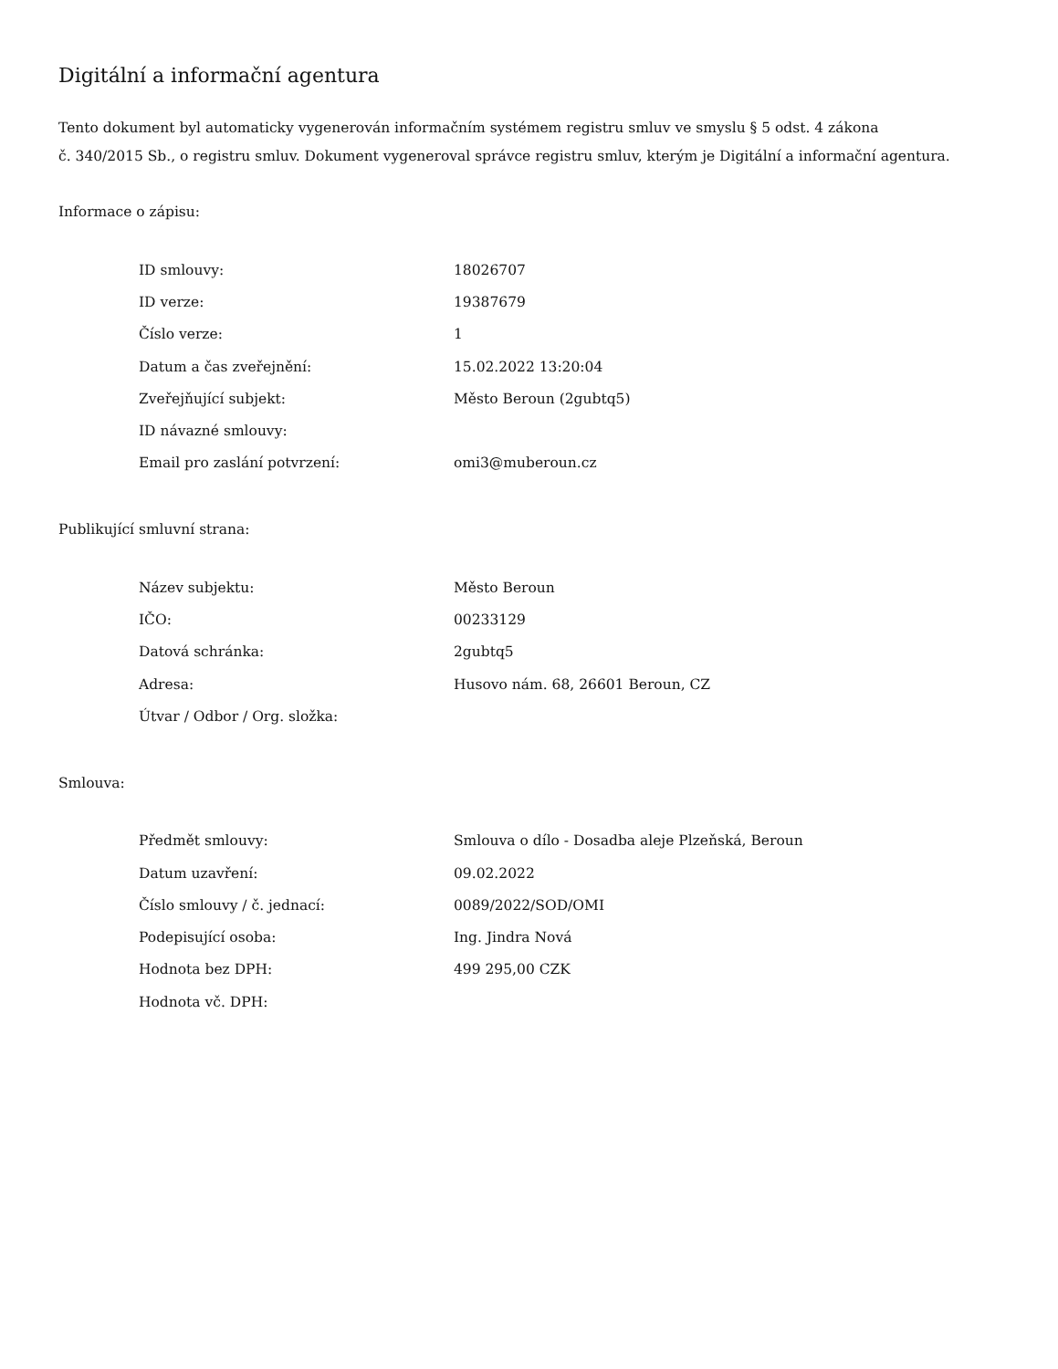Digitální a informační agentura
Tento dokument byl automaticky vygenerován informačním systémem registru smluv ve smyslu § 5 odst. 4 zákona
č. 340/2015 Sb., o registru smluv. Dokument vygeneroval správce registru smluv, kterým je Digitální a informační agentura.
Informace o zápisu:
| ID smlouvy: | 18026707 |
| ID verze: | 19387679 |
| Číslo verze: | 1 |
| Datum a čas zveřejnění: | 15.02.2022 13:20:04 |
| Zveřejňující subjekt: | Město Beroun (2gubtq5) |
| ID návazné smlouvy: | |
| Email pro zaslání potvrzení: | omi3@muberoun.cz |
Publikující smluvní strana:
| Název subjektu: | Město Beroun |
| IČO: | 00233129 |
| Datová schránka: | 2gubtq5 |
| Adresa: | Husovo nám. 68, 26601 Beroun, CZ |
| Útvar / Odbor / Org. složka: | |
Smlouva:
| Předmět smlouvy: | Smlouva o dílo - Dosadba aleje Plzeňská, Beroun |
| Datum uzavření: | 09.02.2022 |
| Číslo smlouvy / č. jednací: | 0089/2022/SOD/OMI |
| Podepisující osoba: | Ing. Jindra Nová |
| Hodnota bez DPH: | 499 295,00 CZK |
| Hodnota vč. DPH: | |